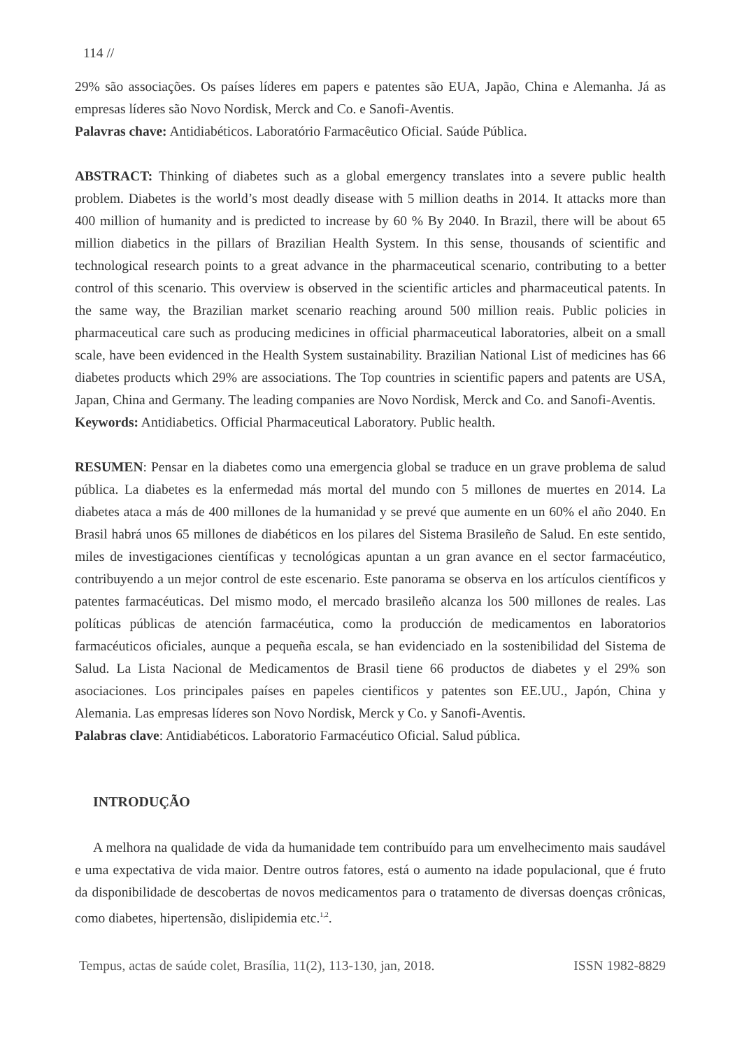114 //
29% são associações. Os países líderes em papers e patentes são EUA, Japão, China e Alemanha. Já as empresas líderes são Novo Nordisk, Merck and Co. e Sanofi-Aventis.
Palavras chave: Antidiabéticos. Laboratório Farmacêutico Oficial. Saúde Pública.
ABSTRACT: Thinking of diabetes such as a global emergency translates into a severe public health problem. Diabetes is the world’s most deadly disease with 5 million deaths in 2014. It attacks more than 400 million of humanity and is predicted to increase by 60 % By 2040. In Brazil, there will be about 65 million diabetics in the pillars of Brazilian Health System. In this sense, thousands of scientific and technological research points to a great advance in the pharmaceutical scenario, contributing to a better control of this scenario. This overview is observed in the scientific articles and pharmaceutical patents. In the same way, the Brazilian market scenario reaching around 500 million reais. Public policies in pharmaceutical care such as producing medicines in official pharmaceutical laboratories, albeit on a small scale, have been evidenced in the Health System sustainability. Brazilian National List of medicines has 66 diabetes products which 29% are associations. The Top countries in scientific papers and patents are USA, Japan, China and Germany. The leading companies are Novo Nordisk, Merck and Co. and Sanofi-Aventis.
Keywords: Antidiabetics. Official Pharmaceutical Laboratory. Public health.
RESUMEN: Pensar en la diabetes como una emergencia global se traduce en un grave problema de salud pública. La diabetes es la enfermedad más mortal del mundo con 5 millones de muertes en 2014. La diabetes ataca a más de 400 millones de la humanidad y se prevé que aumente en un 60% el año 2040. En Brasil habrá unos 65 millones de diabéticos en los pilares del Sistema Brasileño de Salud. En este sentido, miles de investigaciones científicas y tecnológicas apuntan a un gran avance en el sector farmacéutico, contribuyendo a un mejor control de este escenario. Este panorama se observa en los artículos científicos y patentes farmacéuticas. Del mismo modo, el mercado brasileño alcanza los 500 millones de reales. Las políticas públicas de atención farmacéutica, como la producción de medicamentos en laboratorios farmacéuticos oficiales, aunque a pequeña escala, se han evidenciado en la sostenibilidad del Sistema de Salud. La Lista Nacional de Medicamentos de Brasil tiene 66 productos de diabetes y el 29% son asociaciones. Los principales países en papeles cientificos y patentes son EE.UU., Japón, China y Alemania. Las empresas líderes son Novo Nordisk, Merck y Co. y Sanofi-Aventis.
Palabras clave: Antidiabéticos. Laboratorio Farmacéutico Oficial. Salud pública.
INTRODUÇÃO
A melhora na qualidade de vida da humanidade tem contribuído para um envelhecimento mais saudável e uma expectativa de vida maior. Dentre outros fatores, está o aumento na idade populacional, que é fruto da disponibilidade de descobertas de novos medicamentos para o tratamento de diversas doenças crônicas, como diabetes, hipertensão, dislipidemia etc.<sup>1,2</sup>.
Tempus, actas de saúde colet, Brasília, 11(2), 113-130, jan, 2018. ISSN 1982-8829